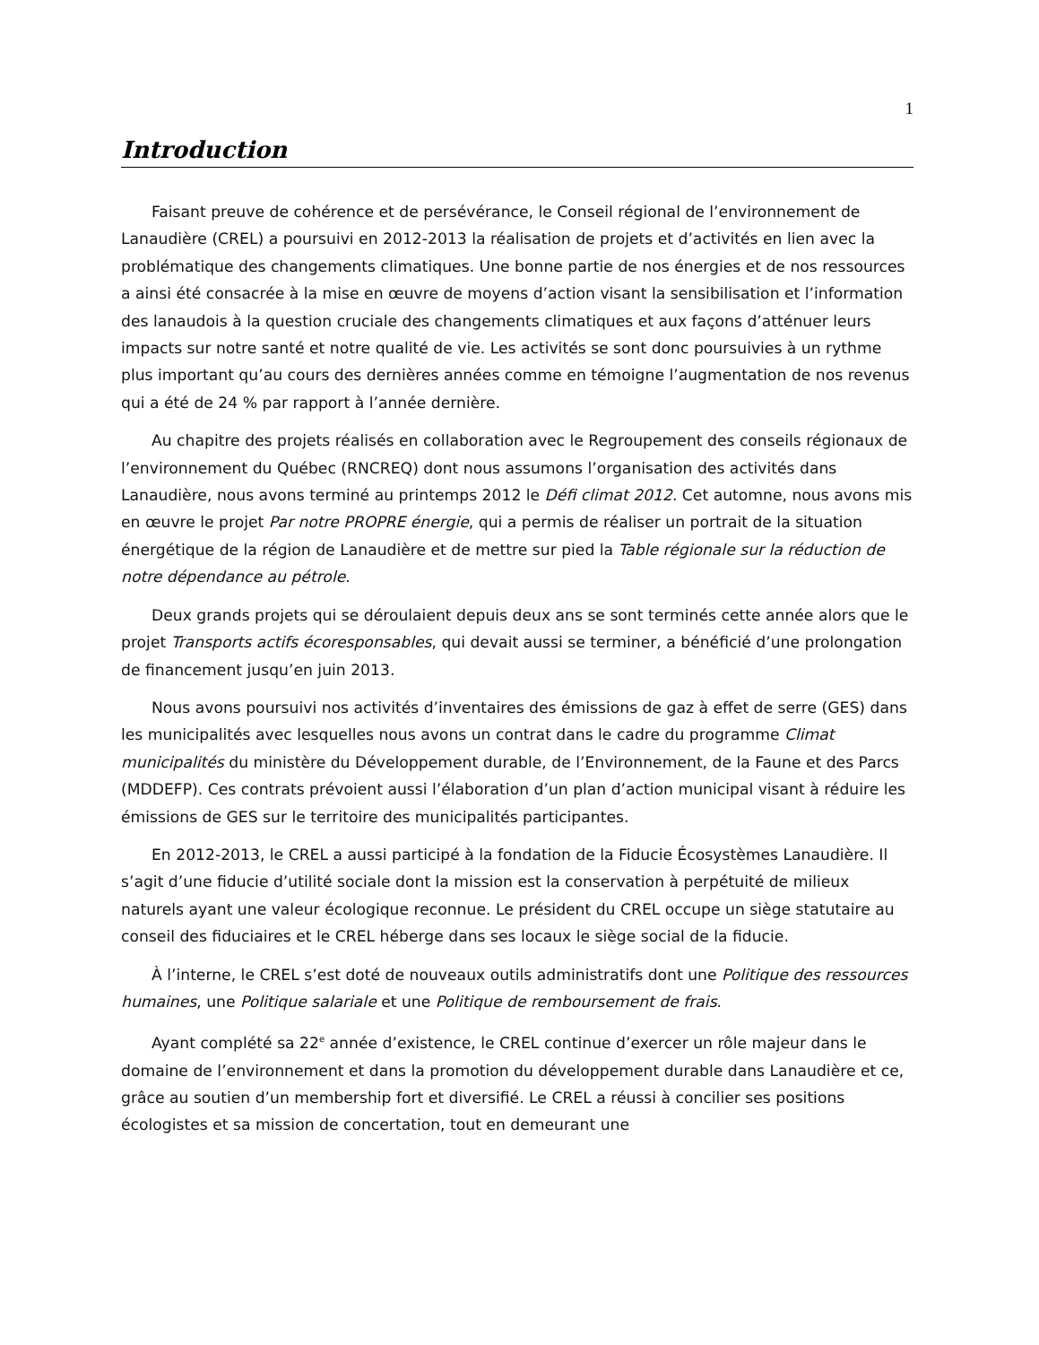1
Introduction
Faisant preuve de cohérence et de persévérance, le Conseil régional de l’environnement de Lanaudière (CREL) a poursuivi en 2012-2013 la réalisation de projets et d’activités en lien avec la problématique des changements climatiques. Une bonne partie de nos énergies et de nos ressources a ainsi été consacrée à la mise en œuvre de moyens d’action visant la sensibilisation et l’information des lanaudois à la question cruciale des changements climatiques et aux façons d’atténuer leurs impacts sur notre santé et notre qualité de vie. Les activités se sont donc poursuivies à un rythme plus important qu’au cours des dernières années comme en témoigne l’augmentation de nos revenus qui a été de 24 % par rapport à l’année dernière.
Au chapitre des projets réalisés en collaboration avec le Regroupement des conseils régionaux de l’environnement du Québec (RNCREQ) dont nous assumons l’organisation des activités dans Lanaudière, nous avons terminé au printemps 2012 le Défi climat 2012. Cet automne, nous avons mis en œuvre le projet Par notre PROPRE énergie, qui a permis de réaliser un portrait de la situation énergétique de la région de Lanaudière et de mettre sur pied la Table régionale sur la réduction de notre dépendance au pétrole.
Deux grands projets qui se déroulaient depuis deux ans se sont terminés cette année alors que le projet Transports actifs écoresponsables, qui devait aussi se terminer, a bénéficié d’une prolongation de financement jusqu’en juin 2013.
Nous avons poursuivi nos activités d’inventaires des émissions de gaz à effet de serre (GES) dans les municipalités avec lesquelles nous avons un contrat dans le cadre du programme Climat municipalités du ministère du Développement durable, de l’Environnement, de la Faune et des Parcs (MDDEFP). Ces contrats prévoient aussi l’élaboration d’un plan d’action municipal visant à réduire les émissions de GES sur le territoire des municipalités participantes.
En 2012-2013, le CREL a aussi participé à la fondation de la Fiducie Écosystèmes Lanaudière. Il s’agit d’une fiducie d’utilité sociale dont la mission est la conservation à perpétuité de milieux naturels ayant une valeur écologique reconnue. Le président du CREL occupe un siège statutaire au conseil des fiduciaires et le CREL héberge dans ses locaux le siège social de la fiducie.
À l’interne, le CREL s’est doté de nouveaux outils administratifs dont une Politique des ressources humaines, une Politique salariale et une Politique de remboursement de frais.
Ayant complété sa 22<sup>e</sup> année d’existence, le CREL continue d’exercer un rôle majeur dans le domaine de l’environnement et dans la promotion du développement durable dans Lanaudière et ce, grâce au soutien d’un membership fort et diversifié. Le CREL a réussi à concilier ses positions écologistes et sa mission de concertation, tout en demeurant une